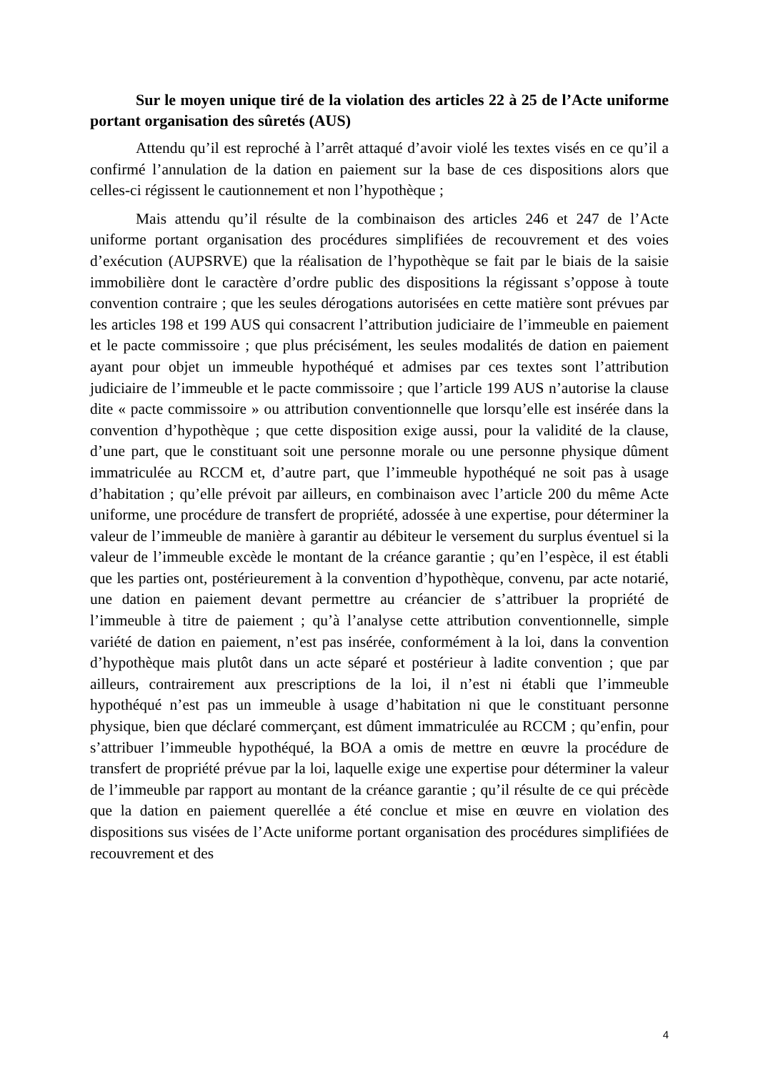Sur le moyen unique tiré de la violation des articles 22 à 25 de l’Acte uniforme portant organisation des sûretés (AUS)
Attendu qu’il est reproché à l’arrêt attaqué d’avoir violé les textes visés en ce qu’il a confirmé l’annulation de la dation en paiement sur la base de ces dispositions alors que celles-ci régissent le cautionnement et non l’hypothèque ;
Mais attendu qu’il résulte de la combinaison des articles 246 et 247 de l’Acte uniforme portant organisation des procédures simplifiées de recouvrement et des voies d’exécution (AUPSRVE) que la réalisation de l’hypothèque se fait par le biais de la saisie immobilière dont le caractère d’ordre public des dispositions la régissant s’oppose à toute convention contraire ; que les seules dérogations autorisées en cette matière sont prévues par les articles 198 et 199 AUS qui consacrent l’attribution judiciaire de l’immeuble en paiement et le pacte commissoire ; que plus précisément, les seules modalités de dation en paiement ayant pour objet un immeuble hypothéqué et admises par ces textes sont l’attribution judiciaire de l’immeuble et le pacte commissoire ; que l’article 199 AUS n’autorise la clause dite « pacte commissoire » ou attribution conventionnelle que lorsqu’elle est insérée dans la convention d’hypothèque ; que cette disposition exige aussi, pour la validité de la clause, d’une part, que le constituant soit une personne morale ou une personne physique dûment immatriculée au RCCM et, d’autre part, que l’immeuble hypothéqué ne soit pas à usage d’habitation ; qu’elle prévoit par ailleurs, en combinaison avec l’article 200 du même Acte uniforme, une procédure de transfert de propriété, adossée à une expertise, pour déterminer la valeur de l’immeuble de manière à garantir au débiteur le versement du surplus éventuel si la valeur de l’immeuble excède le montant de la créance garantie ; qu’en l’espèce, il est établi que les parties ont, postérieurement à la convention d’hypothèque, convenu, par acte notarié, une dation en paiement devant permettre au créancier de s’attribuer la propriété de l’immeuble à titre de paiement ; qu’à l’analyse cette attribution conventionnelle, simple variété de dation en paiement, n’est pas insérée, conformément à la loi, dans la convention d’hypothèque mais plutôt dans un acte séparé et postérieur à ladite convention ; que par ailleurs, contrairement aux prescriptions de la loi, il n’est ni établi que l’immeuble hypothéqué n’est pas un immeuble à usage d’habitation ni que le constituant personne physique, bien que déclaré commerçant, est dûment immatriculée au RCCM ; qu’enfin, pour s’attribuer l’immeuble hypothéqué, la BOA a omis de mettre en œuvre la procédure de transfert de propriété prévue par la loi, laquelle exige une expertise pour déterminer la valeur de l’immeuble par rapport au montant de la créance garantie ; qu’il résulte de ce qui précède que la dation en paiement querellée a été conclue et mise en œuvre en violation des dispositions sus visées de l’Acte uniforme portant organisation des procédures simplifiées de recouvrement et des
4